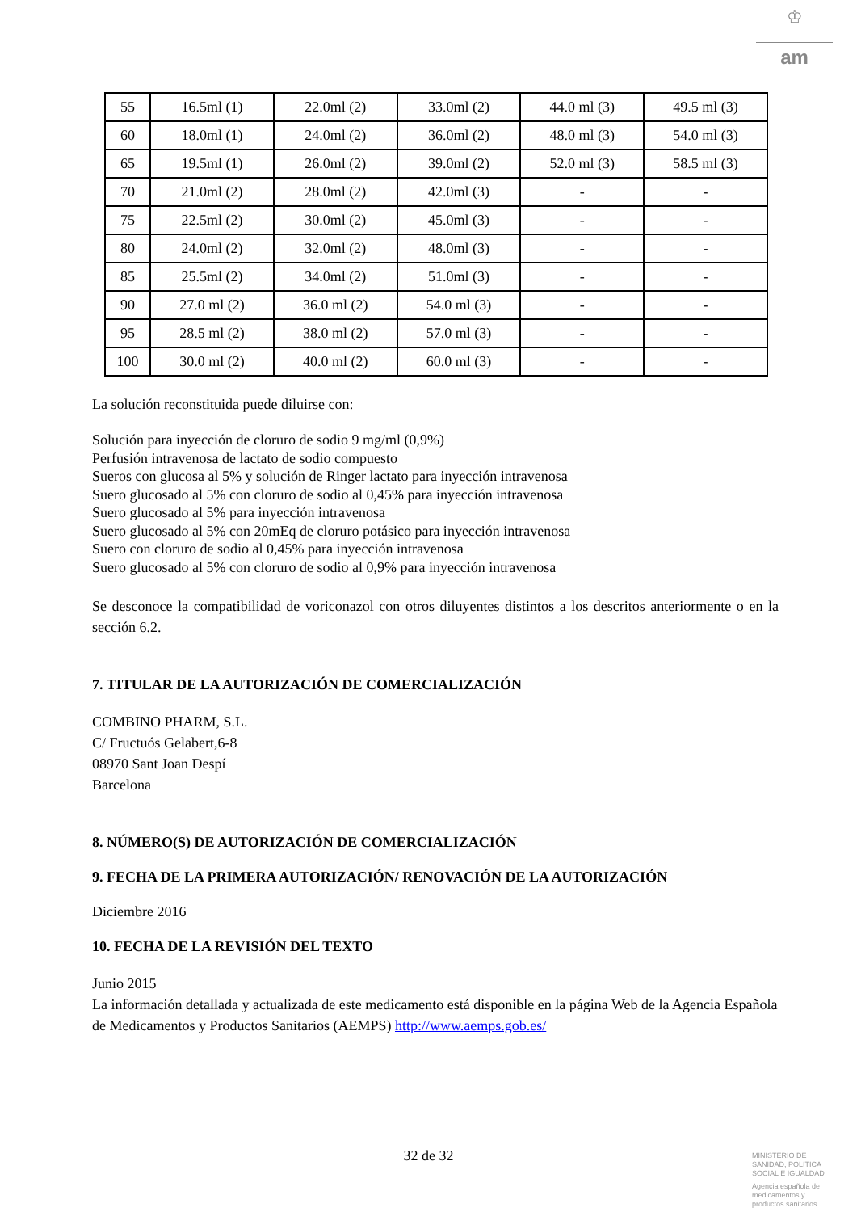♔
am
| 55 | 16.5ml (1) | 22.0ml (2) | 33.0ml (2) | 44.0 ml (3) | 49.5 ml (3) |
| 60 | 18.0ml (1) | 24.0ml (2) | 36.0ml (2) | 48.0 ml (3) | 54.0 ml (3) |
| 65 | 19.5ml (1) | 26.0ml (2) | 39.0ml (2) | 52.0 ml (3) | 58.5 ml (3) |
| 70 | 21.0ml (2) | 28.0ml (2) | 42.0ml (3) | - | - |
| 75 | 22.5ml (2) | 30.0ml (2) | 45.0ml (3) | - | - |
| 80 | 24.0ml (2) | 32.0ml (2) | 48.0ml (3) | - | - |
| 85 | 25.5ml (2) | 34.0ml (2) | 51.0ml (3) | - | - |
| 90 | 27.0 ml (2) | 36.0 ml (2) | 54.0 ml (3) | - | - |
| 95 | 28.5 ml (2) | 38.0 ml (2) | 57.0 ml (3) | - | - |
| 100 | 30.0 ml (2) | 40.0 ml (2) | 60.0 ml (3) | - | - |
La solución reconstituida puede diluirse con:
Solución para inyección de cloruro de sodio 9 mg/ml (0,9%)
Perfusión intravenosa de lactato de sodio compuesto
Sueros con glucosa al 5% y solución de Ringer lactato para inyección intravenosa
Suero glucosado al 5% con cloruro de sodio al 0,45% para inyección intravenosa
Suero glucosado al 5% para inyección intravenosa
Suero glucosado al 5% con 20mEq de cloruro potásico para inyección intravenosa
Suero con cloruro de sodio al 0,45% para inyección intravenosa
Suero glucosado al 5% con cloruro de sodio al 0,9% para inyección intravenosa
Se desconoce la compatibilidad de voriconazol con otros diluyentes distintos a los descritos anteriormente o en la sección 6.2.
7. TITULAR DE LA AUTORIZACIÓN DE COMERCIALIZACIÓN
COMBINO PHARM, S.L.
C/ Fructuós Gelabert,6-8
08970 Sant Joan Despí
Barcelona
8. NÚMERO(S) DE AUTORIZACIÓN DE COMERCIALIZACIÓN
9. FECHA DE LA PRIMERA AUTORIZACIÓN/ RENOVACIÓN DE LA AUTORIZACIÓN
Diciembre 2016
10. FECHA DE LA REVISIÓN DEL TEXTO
Junio 2015
La información detallada y actualizada de este medicamento está disponible en la página Web de la Agencia Española de Medicamentos y Productos Sanitarios (AEMPS) http://www.aemps.gob.es/
32 de 32
MINISTERIO DE
SANIDAD, POLITICA
SOCIAL E IGUALDAD
Agencia española de
medicamentos y
productos sanitarios